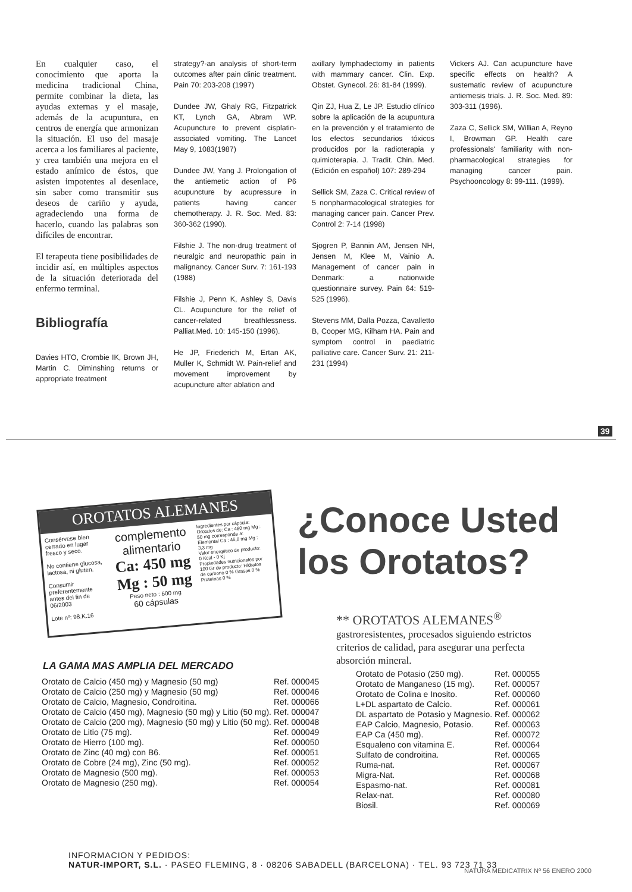En cualquier caso, el conocimiento que aporta la medicina tradicional China, permite combinar la dieta, las ayudas externas y el masaje, además de la acupuntura, en centros de energía que armonizan la situación. El uso del masaje acerca a los familiares al paciente, y crea también una mejora en el estado anímico de éstos, que asisten impotentes al desenlace, sin saber como transmitir sus deseos de cariño y ayuda, agradeciendo una forma de hacerlo, cuando las palabras son difíciles de encontrar.
El terapeuta tiene posibilidades de incidir así, en múltiples aspectos de la situación deteriorada del enfermo terminal.
Bibliografía
Davies HTO, Crombie IK, Brown JH, Martin C. Diminshing returns or appropriate treatment
strategy?-an analysis of short-term outcomes after pain clinic treatment. Pain 70: 203-208 (1997)
Dundee JW, Ghaly RG, Fitzpatrick KT, Lynch GA, Abram WP. Acupuncture to prevent cisplatin-associated vomiting. The Lancet May 9, 1083(1987)
Dundee JW, Yang J. Prolongation of the antiemetic action of P6 acupuncture by acupressure in patients having cancer chemotherapy. J. R. Soc. Med. 83: 360-362 (1990).
Filshie J. The non-drug treatment of neuralgic and neuropathic pain in malignancy. Cancer Surv. 7: 161-193 (1988)
Filshie J, Penn K, Ashley S, Davis CL. Acupuncture for the relief of cancer-related breathlessness. Palliat.Med. 10: 145-150 (1996).
He JP, Friederich M, Ertan AK, Muller K, Schmidt W. Pain-relief and movement improvement by acupuncture after ablation and
axillary lymphadectomy in patients with mammary cancer. Clin. Exp. Obstet. Gynecol. 26: 81-84 (1999).
Qin ZJ, Hua Z, Le JP. Estudio clínico sobre la aplicación de la acupuntura en la prevención y el tratamiento de los efectos secundarios tóxicos producidos por la radioterapia y quimioterapia. J. Tradit. Chin. Med. (Edición en español) 107: 289-294
Sellick SM, Zaza C. Critical review of 5 nonpharmacological strategies for managing cancer pain. Cancer Prev. Control 2: 7-14 (1998)
Sjogren P, Bannin AM, Jensen NH, Jensen M, Klee M, Vainio A. Management of cancer pain in Denmark: a nationwide questionnaire survey. Pain 64: 519-525 (1996).
Stevens MM, Dalla Pozza, Cavalletto B, Cooper MG, Kilham HA. Pain and symptom control in paediatric palliative care. Cancer Surv. 21: 211-231 (1994)
Vickers AJ. Can acupuncture have specific effects on health? A sustematic review of acupuncture antiemesis trials. J. R. Soc. Med. 89: 303-311 (1996).
Zaza C, Sellick SM, Willian A, Reyno I, Browman GP. Health care professionals' familiarity with non-pharmacological strategies for managing cancer pain. Psychooncology 8: 99-111. (1999).
39
OROTATOS ALEMANES
Consérvese bien cerrado en lugar fresco y seco.
No contiene glucosa, lactosa, ni gluten.
Consumir preferentemente antes del fin de 06/2003
Lote nº: 98.K.16
complemento alimentario
Ca: 450 mg
Mg : 50 mg
Peso neto : 600 mg
60 cápsulas
Ingredientes por cápsula: Orotatos de: Ca : 450 mg Mg : 50 mg corresponde a: Elemental Ca : 46,8 mg Mg : 3,3 mg
Valor energético de producto: 0 Kcal - 0 Kj
Propiedades nutricionales por 100 Gr de producto: Hidratos de carbono 0 % Grasas 0 % Proteínas 0 %
¿Conoce Usted
los Orotatos?
** OROTATOS ALEMANES<sup>®</sup>
gastroresistentes, procesados siguiendo estrictos criterios de calidad, para asegurar una perfecta absorción mineral.
LA GAMA MAS AMPLIA DEL MERCADO
| Orotato de Calcio (450 mg) y Magnesio (50 mg) | Ref. 000045 |
| Orotato de Calcio (250 mg) y Magnesio (50 mg) | Ref. 000046 |
| Orotato de Calcio, Magnesio, Condroitina. | Ref. 000066 |
| Orotato de Calcio (450 mg), Magnesio (50 mg) y Litio (50 mg). | Ref. 000047 |
| Orotato de Calcio (200 mg), Magnesio (50 mg) y Litio (50 mg). | Ref. 000048 |
| Orotato de Litio (75 mg). | Ref. 000049 |
| Orotato de Hierro (100 mg). | Ref. 000050 |
| Orotato de Zinc (40 mg) con B6. | Ref. 000051 |
| Orotato de Cobre (24 mg), Zinc (50 mg). | Ref. 000052 |
| Orotato de Magnesio (500 mg). | Ref. 000053 |
| Orotato de Magnesio (250 mg). | Ref. 000054 |
| Orotato de Potasio (250 mg). | Ref. 000055 |
| Orotato de Manganeso (15 mg). | Ref. 000057 |
| Orotato de Colina e Inosito. | Ref. 000060 |
| L+DL aspartato de Calcio. | Ref. 000061 |
| DL aspartato de Potasio y Magnesio. | Ref. 000062 |
| EAP Calcio, Magnesio, Potasio. | Ref. 000063 |
| EAP Ca (450 mg). | Ref. 000072 |
| Esqualeno con vitamina E. | Ref. 000064 |
| Sulfato de condroitina. | Ref. 000065 |
| Ruma-nat. | Ref. 000067 |
| Migra-Nat. | Ref. 000068 |
| Espasmo-nat. | Ref. 000081 |
| Relax-nat. | Ref. 000080 |
| Biosil. | Ref. 000069 |
INFORMACION Y PEDIDOS:
NATUR-IMPORT, S.L. · PASEO FLEMING, 8 · 08206 SABADELL (BARCELONA) · TEL. 93 723 71 33
NATURA MEDICATRIX Nº 56 ENERO 2000